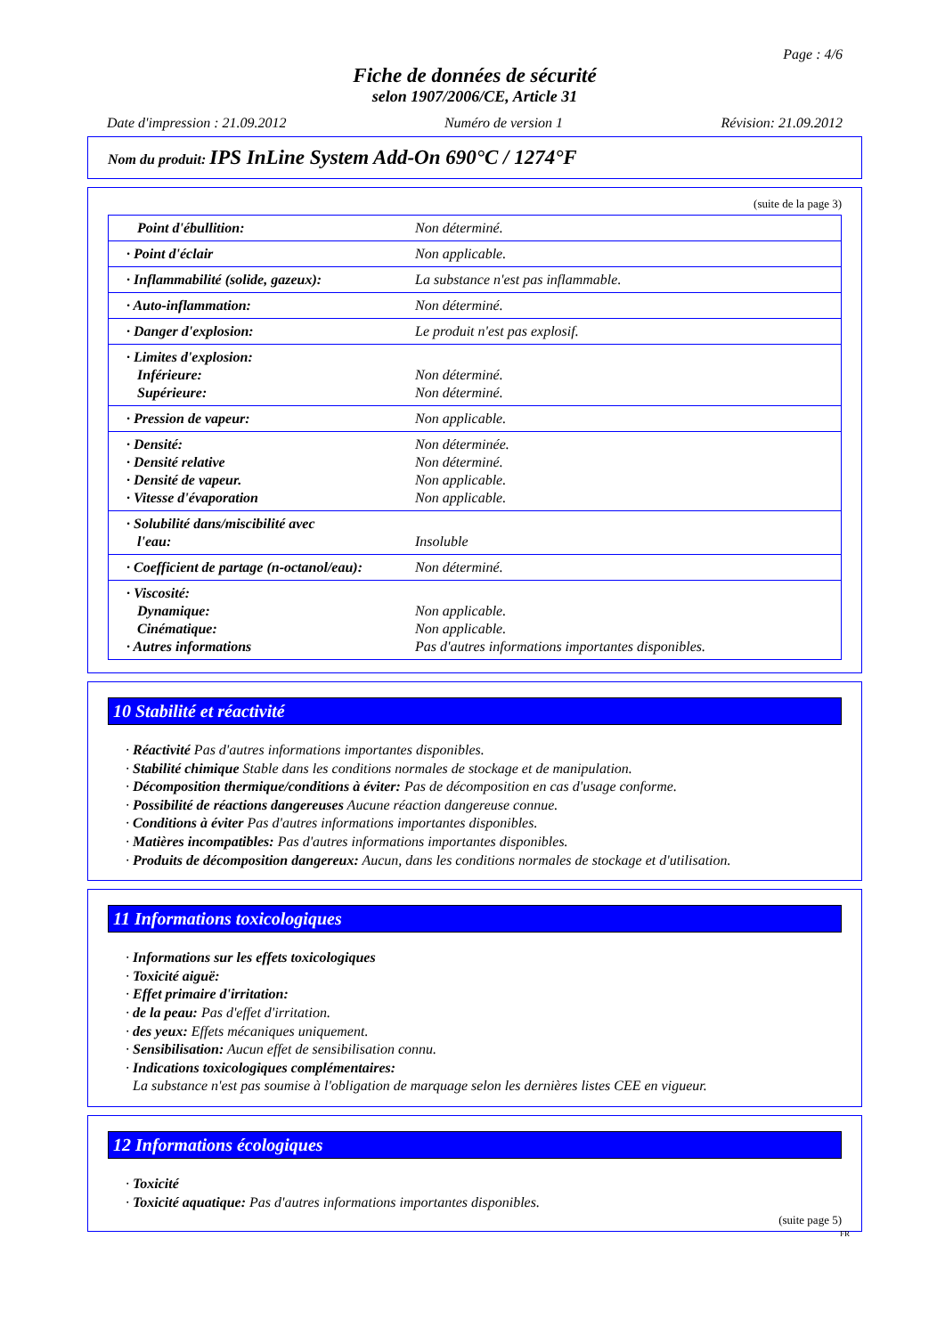Page : 4/6
Fiche de données de sécurité
selon 1907/2006/CE, Article 31
Date d'impression : 21.09.2012 Numéro de version 1 Révision: 21.09.2012
Nom du produit: IPS InLine System Add-On 690°C / 1274°F
(suite de la page 3)
| Point d'ébullition: | Non déterminé. |
| · Point d'éclair | Non applicable. |
| · Inflammabilité (solide, gazeux): | La substance n'est pas inflammable. |
| · Auto-inflammation: | Non déterminé. |
| · Danger d'explosion: | Le produit n'est pas explosif. |
| · Limites d'explosion: Inférieure: Supérieure: | Non déterminé. Non déterminé. |
| · Pression de vapeur: | Non applicable. |
| · Densité: · Densité relative · Densité de vapeur. · Vitesse d'évaporation | Non déterminée. Non déterminé. Non applicable. Non applicable. |
| · Solubilité dans/miscibilité avec l'eau: | Insoluble |
| · Coefficient de partage (n-octanol/eau): | Non déterminé. |
| · Viscosité: Dynamique: Cinématique: · Autres informations | Non applicable. Non applicable. Pas d'autres informations importantes disponibles. |
10 Stabilité et réactivité
· Réactivité Pas d'autres informations importantes disponibles.
· Stabilité chimique Stable dans les conditions normales de stockage et de manipulation.
· Décomposition thermique/conditions à éviter: Pas de décomposition en cas d'usage conforme.
· Possibilité de réactions dangereuses Aucune réaction dangereuse connue.
· Conditions à éviter Pas d'autres informations importantes disponibles.
· Matières incompatibles: Pas d'autres informations importantes disponibles.
· Produits de décomposition dangereux: Aucun, dans les conditions normales de stockage et d'utilisation.
11 Informations toxicologiques
· Informations sur les effets toxicologiques
· Toxicité aiguë:
· Effet primaire d'irritation:
· de la peau: Pas d'effet d'irritation.
· des yeux: Effets mécaniques uniquement.
· Sensibilisation: Aucun effet de sensibilisation connu.
· Indications toxicologiques complémentaires:
La substance n'est pas soumise à l'obligation de marquage selon les dernières listes CEE en vigueur.
12 Informations écologiques
· Toxicité
· Toxicité aquatique: Pas d'autres informations importantes disponibles.
(suite page 5)
FR